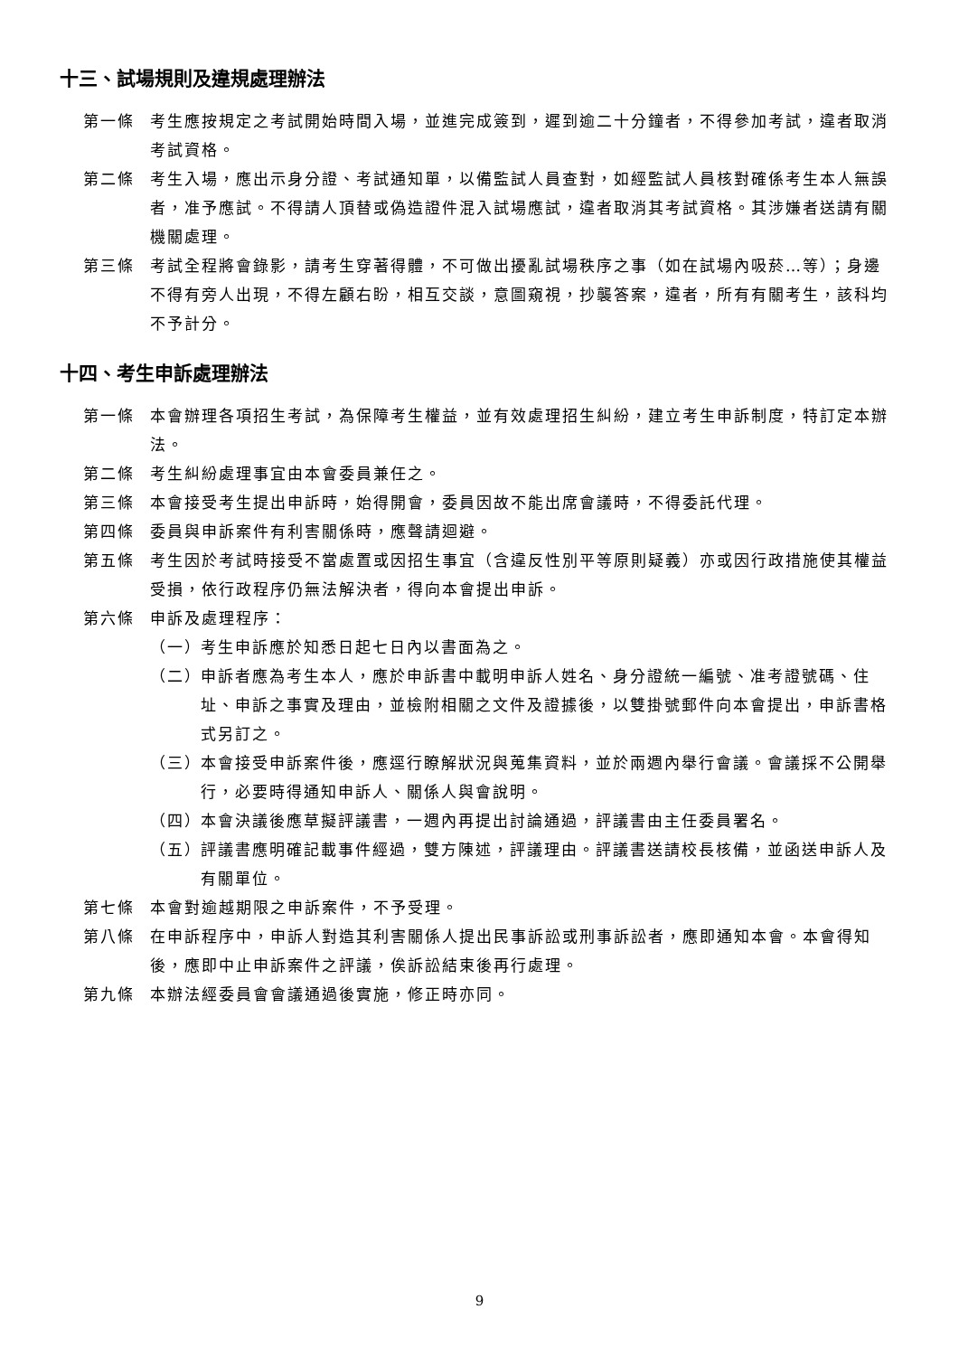十三、試場規則及違規處理辦法
第一條 考生應按規定之考試開始時間入場，並進完成簽到，遲到逾二十分鐘者，不得參加考試，違者取消考試資格。
第二條 考生入場，應出示身分證、考試通知單，以備監試人員查對，如經監試人員核對確係考生本人無誤者，准予應試。不得請人頂替或偽造證件混入試場應試，違者取消其考試資格。其涉嫌者送請有關機關處理。
第三條 考試全程將會錄影，請考生穿著得體，不可做出擾亂試場秩序之事（如在試場內吸菸…等）；身邊不得有旁人出現，不得左顧右盼，相互交談，意圖窺視，抄襲答案，違者，所有有關考生，該科均不予計分。
十四、考生申訴處理辦法
第一條 本會辦理各項招生考試，為保障考生權益，並有效處理招生糾紛，建立考生申訴制度，特訂定本辦法。
第二條 考生糾紛處理事宜由本會委員兼任之。
第三條 本會接受考生提出申訴時，始得開會，委員因故不能出席會議時，不得委託代理。
第四條 委員與申訴案件有利害關係時，應聲請迴避。
第五條 考生因於考試時接受不當處置或因招生事宜（含違反性別平等原則疑義）亦或因行政措施使其權益受損，依行政程序仍無法解決者，得向本會提出申訴。
第六條 申訴及處理程序：
（一）
考生申訴應於知悉日起七日內以書面為之。
（二）
申訴者應為考生本人，應於申訴書中載明申訴人姓名、身分證統一編號、准考證號碼、住址、申訴之事實及理由，並檢附相關之文件及證據後，以雙掛號郵件向本會提出，申訴書格式另訂之。
（三）
本會接受申訴案件後，應逕行瞭解狀況與蒐集資料，並於兩週內舉行會議。會議採不公開舉行，必要時得通知申訴人、關係人與會說明。
（四）
本會決議後應草擬評議書，一週內再提出討論通過，評議書由主任委員署名。
（五）
評議書應明確記載事件經過，雙方陳述，評議理由。評議書送請校長核備，並函送申訴人及有關單位。
第七條 本會對逾越期限之申訴案件，不予受理。
第八條 在申訴程序中，申訴人對造其利害關係人提出民事訴訟或刑事訴訟者，應即通知本會。本會得知後，應即中止申訴案件之評議，俟訴訟結束後再行處理。
第九條 本辦法經委員會會議通過後實施，修正時亦同。
9